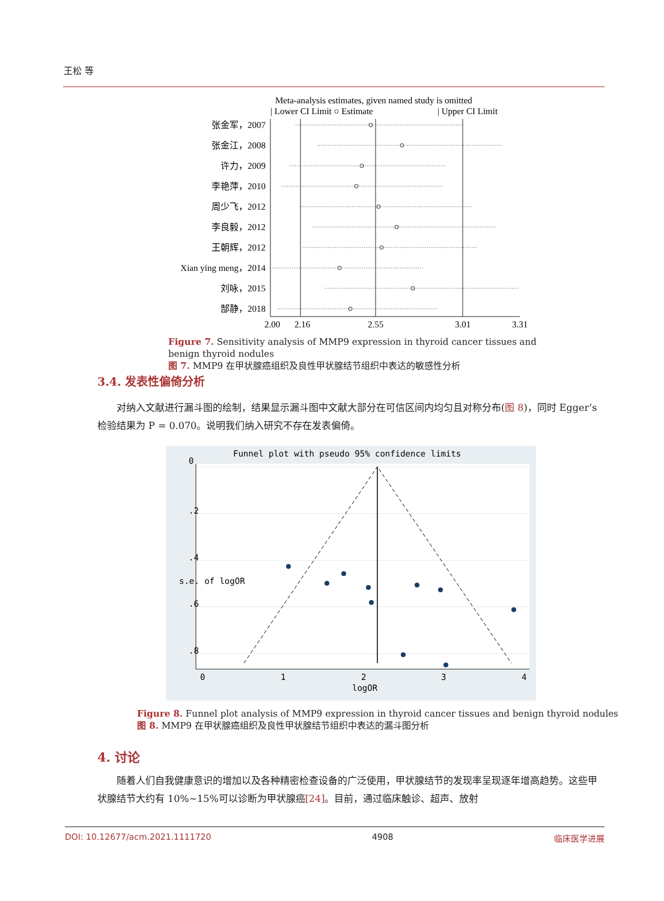王松 等
Meta-analysis estimates, given named study is omitted
| Lower CI Limit ○ Estimate
| Upper CI Limit
张金军，2007
张金江，2008
许力，2009
李艳萍，2010
周少飞，2012
李良毅，2012
王朝辉，2012
Xian ying meng，2014
刘咏，2015
郜静，2018
2.00
2.16
2.55
3.01
3.31
Figure 7. Sensitivity analysis of MMP9 expression in thyroid cancer tissues and benign thyroid nodules
图 7. MMP9 在甲状腺癌组织及良性甲状腺结节组织中表达的敏感性分析
3.4. 发表性偏倚分析
对纳入文献进行漏斗图的绘制，结果显示漏斗图中文献大部分在可信区间内均匀且对称分布(图 8)，同时 Egger’s 检验结果为 P = 0.070。说明我们纳入研究不存在发表偏倚。
Funnel plot with pseudo 95% confidence limits
0
1
2
3
4
logOR
0
.2
.4
.6
.8
s.e. of logOR
Figure 8. Funnel plot analysis of MMP9 expression in thyroid cancer tissues and benign thyroid nodules
图 8. MMP9 在甲状腺癌组织及良性甲状腺结节组织中表达的漏斗图分析
4. 讨论
随着人们自我健康意识的增加以及各种精密检查设备的广泛使用，甲状腺结节的发现率呈现逐年增高趋势。这些甲状腺结节大约有 10%~15%可以诊断为甲状腺癌[24]。目前，通过临床触诊、超声、放射
DOI: 10.12677/acm.2021.1111720 4908 临床医学进展